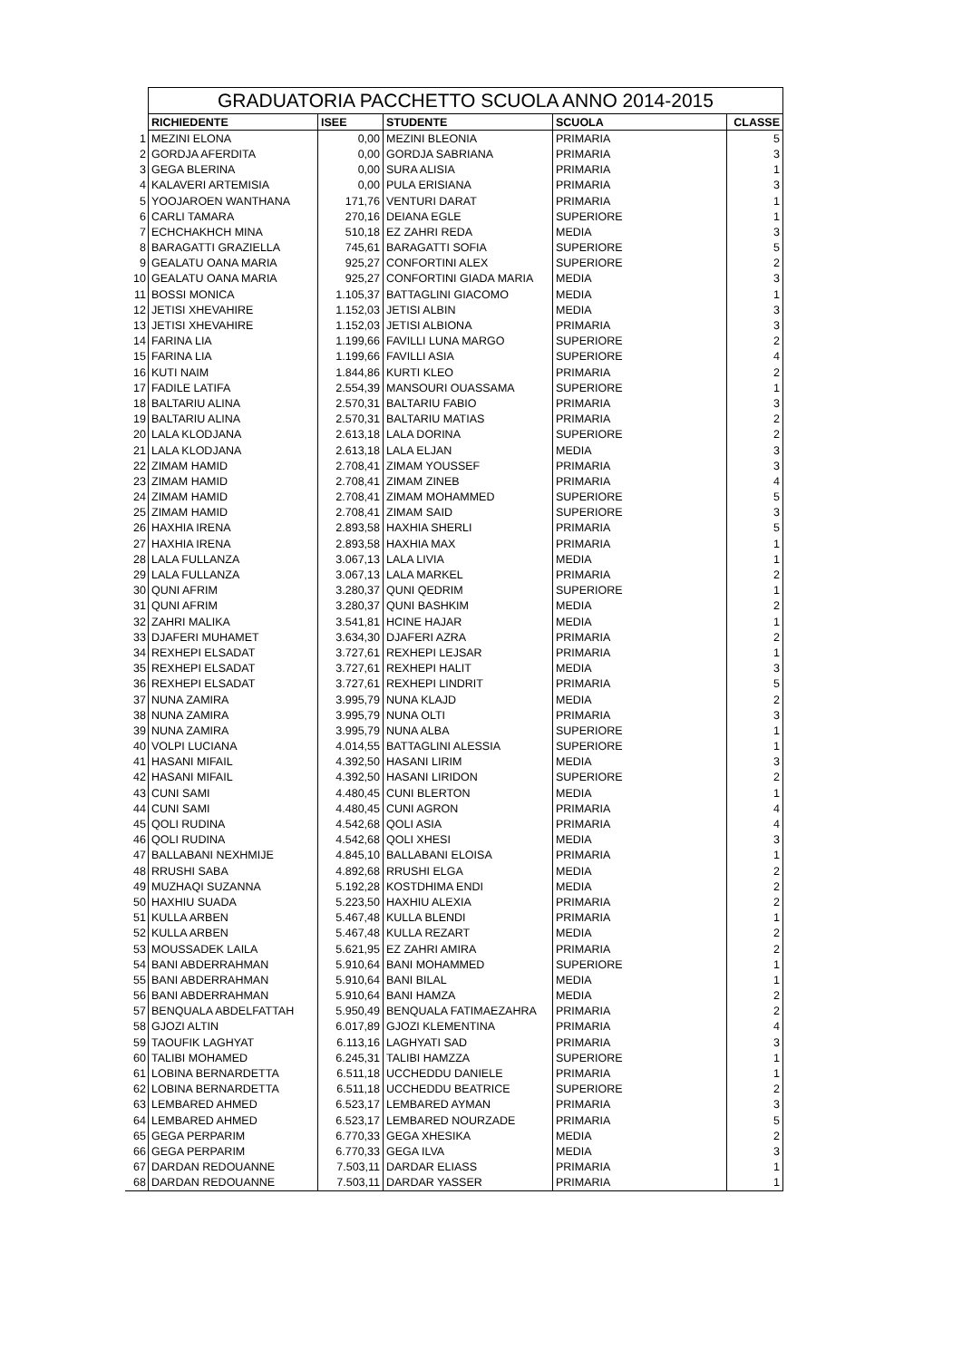| | GRADUATORIA PACCHETTO SCUOLA ANNO 2014-2015 | | | | |
| | RICHIEDENTE | ISEE | STUDENTE | SCUOLA | CLASSE |
| 1 | MEZINI ELONA | 0,00 | MEZINI BLEONIA | PRIMARIA | 5 |
| 2 | GORDJA AFERDITA | 0,00 | GORDJA SABRIANA | PRIMARIA | 3 |
| 3 | GEGA BLERINA | 0,00 | SURA ALISIA | PRIMARIA | 1 |
| 4 | KALAVERI ARTEMISIA | 0,00 | PULA ERISIANA | PRIMARIA | 3 |
| 5 | YOOJAROEN WANTHANA | 171,76 | VENTURI DARAT | PRIMARIA | 1 |
| 6 | CARLI TAMARA | 270,16 | DEIANA EGLE | SUPERIORE | 1 |
| 7 | ECHCHAKHCH MINA | 510,18 | EZ ZAHRI REDA | MEDIA | 3 |
| 8 | BARAGATTI GRAZIELLA | 745,61 | BARAGATTI SOFIA | SUPERIORE | 5 |
| 9 | GEALATU OANA MARIA | 925,27 | CONFORTINI ALEX | SUPERIORE | 2 |
| 10 | GEALATU OANA MARIA | 925,27 | CONFORTINI GIADA MARIA | MEDIA | 3 |
| 11 | BOSSI MONICA | 1.105,37 | BATTAGLINI GIACOMO | MEDIA | 1 |
| 12 | JETISI XHEVAHIRE | 1.152,03 | JETISI ALBIN | MEDIA | 3 |
| 13 | JETISI XHEVAHIRE | 1.152,03 | JETISI ALBIONA | PRIMARIA | 3 |
| 14 | FARINA LIA | 1.199,66 | FAVILLI LUNA MARGO | SUPERIORE | 2 |
| 15 | FARINA LIA | 1.199,66 | FAVILLI ASIA | SUPERIORE | 4 |
| 16 | KUTI NAIM | 1.844,86 | KURTI KLEO | PRIMARIA | 2 |
| 17 | FADILE LATIFA | 2.554,39 | MANSOURI OUASSAMA | SUPERIORE | 1 |
| 18 | BALTARIU ALINA | 2.570,31 | BALTARIU FABIO | PRIMARIA | 3 |
| 19 | BALTARIU ALINA | 2.570,31 | BALTARIU MATIAS | PRIMARIA | 2 |
| 20 | LALA KLODJANA | 2.613,18 | LALA DORINA | SUPERIORE | 2 |
| 21 | LALA KLODJANA | 2.613,18 | LALA ELJAN | MEDIA | 3 |
| 22 | ZIMAM HAMID | 2.708,41 | ZIMAM YOUSSEF | PRIMARIA | 3 |
| 23 | ZIMAM HAMID | 2.708,41 | ZIMAM ZINEB | PRIMARIA | 4 |
| 24 | ZIMAM HAMID | 2.708,41 | ZIMAM MOHAMMED | SUPERIORE | 5 |
| 25 | ZIMAM HAMID | 2.708,41 | ZIMAM SAID | SUPERIORE | 3 |
| 26 | HAXHIA IRENA | 2.893,58 | HAXHIA SHERLI | PRIMARIA | 5 |
| 27 | HAXHIA IRENA | 2.893,58 | HAXHIA MAX | PRIMARIA | 1 |
| 28 | LALA FULLANZA | 3.067,13 | LALA LIVIA | MEDIA | 1 |
| 29 | LALA FULLANZA | 3.067,13 | LALA MARKEL | PRIMARIA | 2 |
| 30 | QUNI AFRIM | 3.280,37 | QUNI QEDRIM | SUPERIORE | 1 |
| 31 | QUNI AFRIM | 3.280,37 | QUNI BASHKIM | MEDIA | 2 |
| 32 | ZAHRI MALIKA | 3.541,81 | HCINE HAJAR | MEDIA | 1 |
| 33 | DJAFERI MUHAMET | 3.634,30 | DJAFERI AZRA | PRIMARIA | 2 |
| 34 | REXHEPI ELSADAT | 3.727,61 | REXHEPI LEJSAR | PRIMARIA | 1 |
| 35 | REXHEPI ELSADAT | 3.727,61 | REXHEPI HALIT | MEDIA | 3 |
| 36 | REXHEPI ELSADAT | 3.727,61 | REXHEPI LINDRIT | PRIMARIA | 5 |
| 37 | NUNA ZAMIRA | 3.995,79 | NUNA KLAJD | MEDIA | 2 |
| 38 | NUNA ZAMIRA | 3.995,79 | NUNA OLTI | PRIMARIA | 3 |
| 39 | NUNA ZAMIRA | 3.995,79 | NUNA ALBA | SUPERIORE | 1 |
| 40 | VOLPI LUCIANA | 4.014,55 | BATTAGLINI ALESSIA | SUPERIORE | 1 |
| 41 | HASANI MIFAIL | 4.392,50 | HASANI LIRIM | MEDIA | 3 |
| 42 | HASANI MIFAIL | 4.392,50 | HASANI LIRIDON | SUPERIORE | 2 |
| 43 | CUNI SAMI | 4.480,45 | CUNI BLERTON | MEDIA | 1 |
| 44 | CUNI SAMI | 4.480,45 | CUNI AGRON | PRIMARIA | 4 |
| 45 | QOLI RUDINA | 4.542,68 | QOLI ASIA | PRIMARIA | 4 |
| 46 | QOLI RUDINA | 4.542,68 | QOLI XHESI | MEDIA | 3 |
| 47 | BALLABANI NEXHMIJE | 4.845,10 | BALLABANI ELOISA | PRIMARIA | 1 |
| 48 | RRUSHI SABA | 4.892,68 | RRUSHI ELGA | MEDIA | 2 |
| 49 | MUZHAQI SUZANNA | 5.192,28 | KOSTDHIMA ENDI | MEDIA | 2 |
| 50 | HAXHIU SUADA | 5.223,50 | HAXHIU ALEXIA | PRIMARIA | 2 |
| 51 | KULLA ARBEN | 5.467,48 | KULLA BLENDI | PRIMARIA | 1 |
| 52 | KULLA ARBEN | 5.467,48 | KULLA REZART | MEDIA | 2 |
| 53 | MOUSSADEK LAILA | 5.621,95 | EZ ZAHRI AMIRA | PRIMARIA | 2 |
| 54 | BANI ABDERRAHMAN | 5.910,64 | BANI MOHAMMED | SUPERIORE | 1 |
| 55 | BANI ABDERRAHMAN | 5.910,64 | BANI BILAL | MEDIA | 1 |
| 56 | BANI ABDERRAHMAN | 5.910,64 | BANI HAMZA | MEDIA | 2 |
| 57 | BENQUALA ABDELFATTAH | 5.950,49 | BENQUALA FATIMAEZAHRA | PRIMARIA | 2 |
| 58 | GJOZI ALTIN | 6.017,89 | GJOZI KLEMENTINA | PRIMARIA | 4 |
| 59 | TAOUFIK LAGHYAT | 6.113,16 | LAGHYATI SAD | PRIMARIA | 3 |
| 60 | TALIBI MOHAMED | 6.245,31 | TALIBI HAMZZA | SUPERIORE | 1 |
| 61 | LOBINA BERNARDETTA | 6.511,18 | UCCHEDDU DANIELE | PRIMARIA | 1 |
| 62 | LOBINA BERNARDETTA | 6.511,18 | UCCHEDDU BEATRICE | SUPERIORE | 2 |
| 63 | LEMBARED AHMED | 6.523,17 | LEMBARED AYMAN | PRIMARIA | 3 |
| 64 | LEMBARED AHMED | 6.523,17 | LEMBARED NOURZADE | PRIMARIA | 5 |
| 65 | GEGA PERPARIM | 6.770,33 | GEGA XHESIKA | MEDIA | 2 |
| 66 | GEGA PERPARIM | 6.770,33 | GEGA ILVA | MEDIA | 3 |
| 67 | DARDAN REDOUANNE | 7.503,11 | DARDAR ELIASS | PRIMARIA | 1 |
| 68 | DARDAN REDOUANNE | 7.503,11 | DARDAR YASSER | PRIMARIA | 1 |